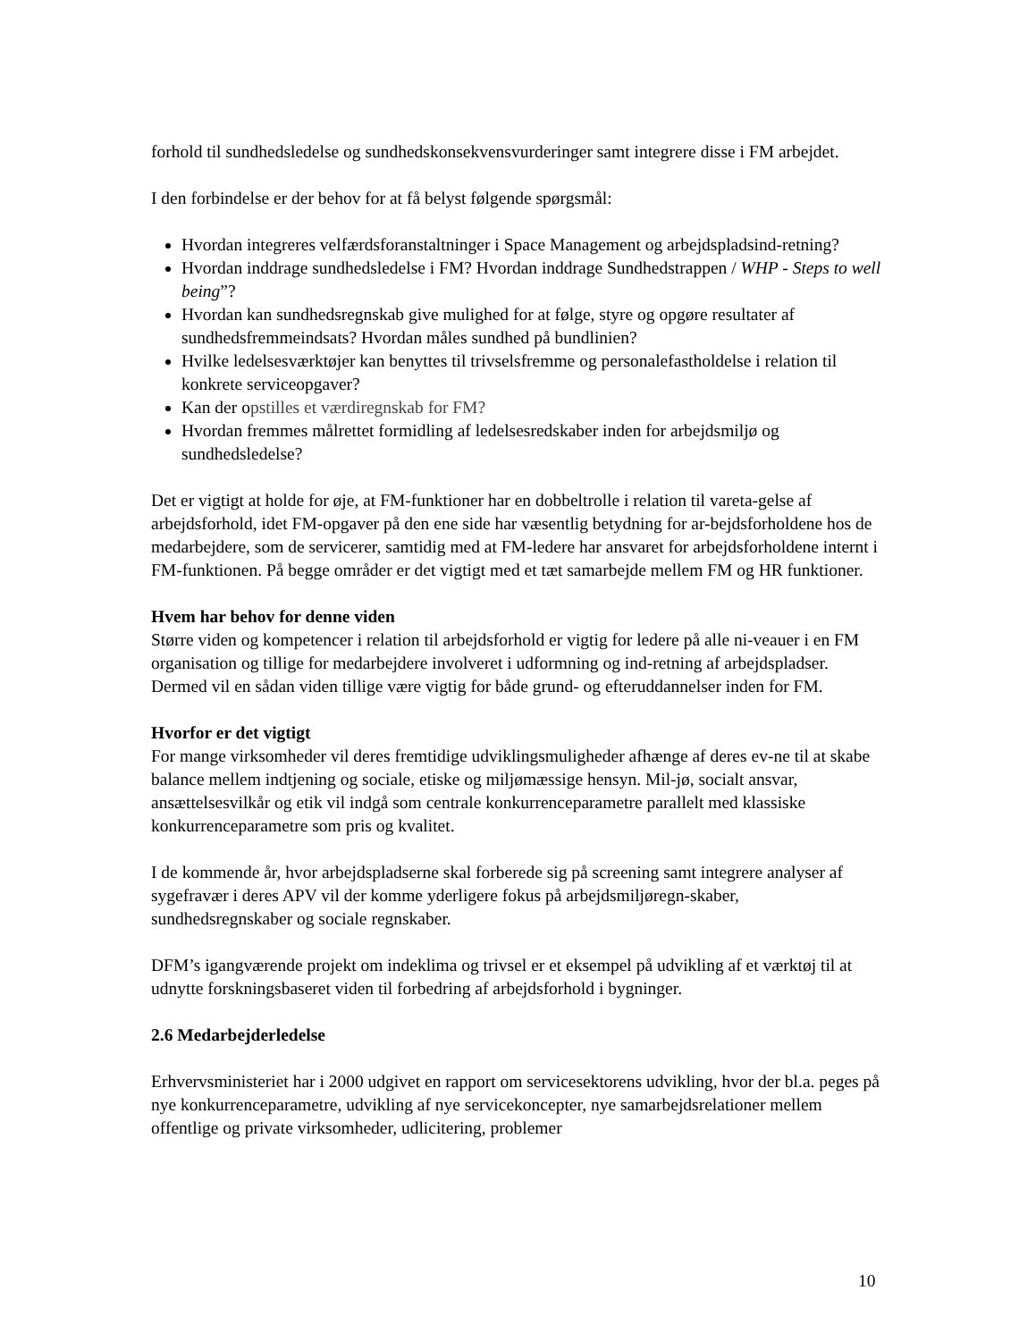forhold til sundhedsledelse og sundhedskonsekvensvurderinger samt integrere disse i FM arbejdet.
I den forbindelse er der behov for at få belyst følgende spørgsmål:
Hvordan integreres velfærdsforanstaltninger i Space Management og arbejdspladsind-retning?
Hvordan inddrage sundhedsledelse i FM? Hvordan inddrage Sundhedstrappen / WHP - Steps to well being”?
Hvordan kan sundhedsregnskab give mulighed for at følge, styre og opgøre resultater af sundhedsfremmeindsats? Hvordan måles sundhed på bundlinien?
Hvilke ledelsesværktøjer kan benyttes til trivselsfremme og personalefastholdelse i relation til konkrete serviceopgaver?
Kan der opstilles et værdiregnskab for FM?
Hvordan fremmes målrettet formidling af ledelsesredskaber inden for arbejdsmiljø og sundhedsledelse?
Det er vigtigt at holde for øje, at FM-funktioner har en dobbeltrolle i relation til vareta-gelse af arbejdsforhold, idet FM-opgaver på den ene side har væsentlig betydning for ar-bejdsforholdene hos de medarbejdere, som de servicerer, samtidig med at FM-ledere har ansvaret for arbejdsforholdene internt i FM-funktionen. På begge områder er det vigtigt med et tæt samarbejde mellem FM og HR funktioner.
Hvem har behov for denne viden
Større viden og kompetencer i relation til arbejdsforhold er vigtig for ledere på alle ni-veauer i en FM organisation og tillige for medarbejdere involveret i udformning og ind-retning af arbejdspladser. Dermed vil en sådan viden tillige være vigtig for både grund- og efteruddannelser inden for FM.
Hvorfor er det vigtigt
For mange virksomheder vil deres fremtidige udviklingsmuligheder afhænge af deres ev-ne til at skabe balance mellem indtjening og sociale, etiske og miljømæssige hensyn. Mil-jø, socialt ansvar, ansættelsesvilkår og etik vil indgå som centrale konkurrenceparametre parallelt med klassiske konkurrenceparametre som pris og kvalitet.
I de kommende år, hvor arbejdspladserne skal forberede sig på screening samt integrere analyser af sygefravær i deres APV vil der komme yderligere fokus på arbejdsmiljøregn-skaber, sundhedsregnskaber og sociale regnskaber.
DFM’s igangværende projekt om indeklima og trivsel er et eksempel på udvikling af et værktøj til at udnytte forskningsbaseret viden til forbedring af arbejdsforhold i bygninger.
2.6 Medarbejderledelse
Erhvervsministeriet har i 2000 udgivet en rapport om servicesektorens udvikling, hvor der bl.a. peges på nye konkurrenceparametre, udvikling af nye servicekoncepter, nye samarbejdsrelationer mellem offentlige og private virksomheder, udlicitering, problemer
10